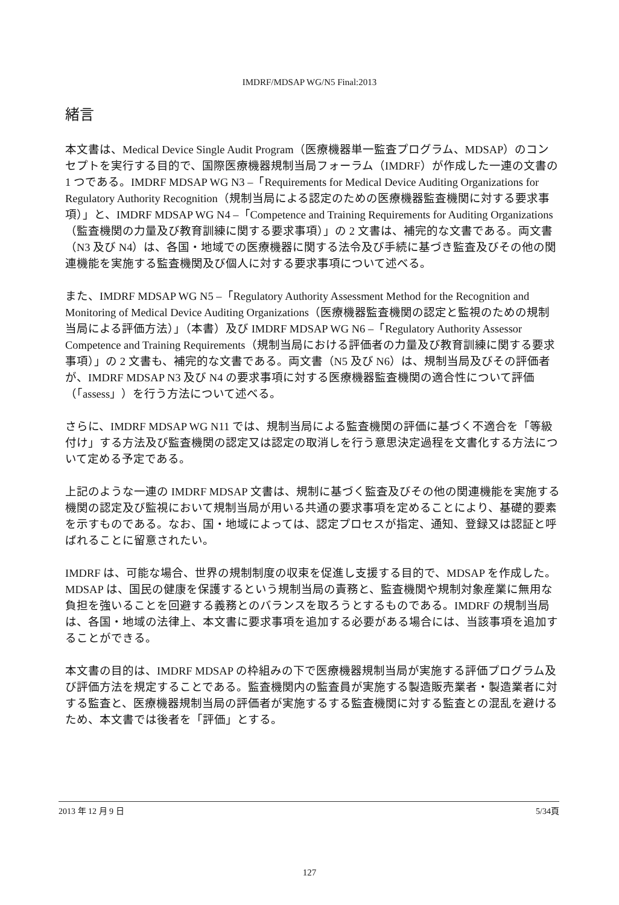IMDRF/MDSAP WG/N5 Final:2013
緒言
本文書は、Medical Device Single Audit Program（医療機器単一監査プログラム、MDSAP）のコンセプトを実行する目的で、国際医療機器規制当局フォーラム（IMDRF）が作成した一連の文書の 1 つである。IMDRF MDSAP WG N3 –「Requirements for Medical Device Auditing Organizations for Regulatory Authority Recognition（規制当局による認定のための医療機器監査機関に対する要求事項）」と、IMDRF MDSAP WG N4 –「Competence and Training Requirements for Auditing Organizations（監査機関の力量及び教育訓練に関する要求事項）」の 2 文書は、補完的な文書である。両文書（N3 及び N4）は、各国・地域での医療機器に関する法令及び手続に基づき監査及びその他の関連機能を実施する監査機関及び個人に対する要求事項について述べる。
また、IMDRF MDSAP WG N5 –「Regulatory Authority Assessment Method for the Recognition and Monitoring of Medical Device Auditing Organizations（医療機器監査機関の認定と監視のための規制当局による評価方法）」（本書）及び IMDRF MDSAP WG N6 –「Regulatory Authority Assessor Competence and Training Requirements（規制当局における評価者の力量及び教育訓練に関する要求事項）」の 2 文書も、補完的な文書である。両文書（N5 及び N6）は、規制当局及びその評価者が、IMDRF MDSAP N3 及び N4 の要求事項に対する医療機器監査機関の適合性について評価（「assess」）を行う方法について述べる。
さらに、IMDRF MDSAP WG N11 では、規制当局による監査機関の評価に基づく不適合を「等級付け」する方法及び監査機関の認定又は認定の取消しを行う意思決定過程を文書化する方法について定める予定である。
上記のような一連の IMDRF MDSAP 文書は、規制に基づく監査及びその他の関連機能を実施する機関の認定及び監視において規制当局が用いる共通の要求事項を定めることにより、基礎的要素を示すものである。なお、国・地域によっては、認定プロセスが指定、通知、登録又は認証と呼ばれることに留意されたい。
IMDRF は、可能な場合、世界の規制制度の収束を促進し支援する目的で、MDSAP を作成した。MDSAP は、国民の健康を保護するという規制当局の責務と、監査機関や規制対象産業に無用な負担を強いることを回避する義務とのバランスを取ろうとするものである。IMDRF の規制当局は、各国・地域の法律上、本文書に要求事項を追加する必要がある場合には、当該事項を追加することができる。
本文書の目的は、IMDRF MDSAP の枠組みの下で医療機器規制当局が実施する評価プログラム及び評価方法を規定することである。監査機関内の監査員が実施する製造販売業者・製造業者に対する監査と、医療機器規制当局の評価者が実施するする監査機関に対する監査との混乱を避けるため、本文書では後者を「評価」とする。
2013 年 12 月 9 日 5/34頁
127